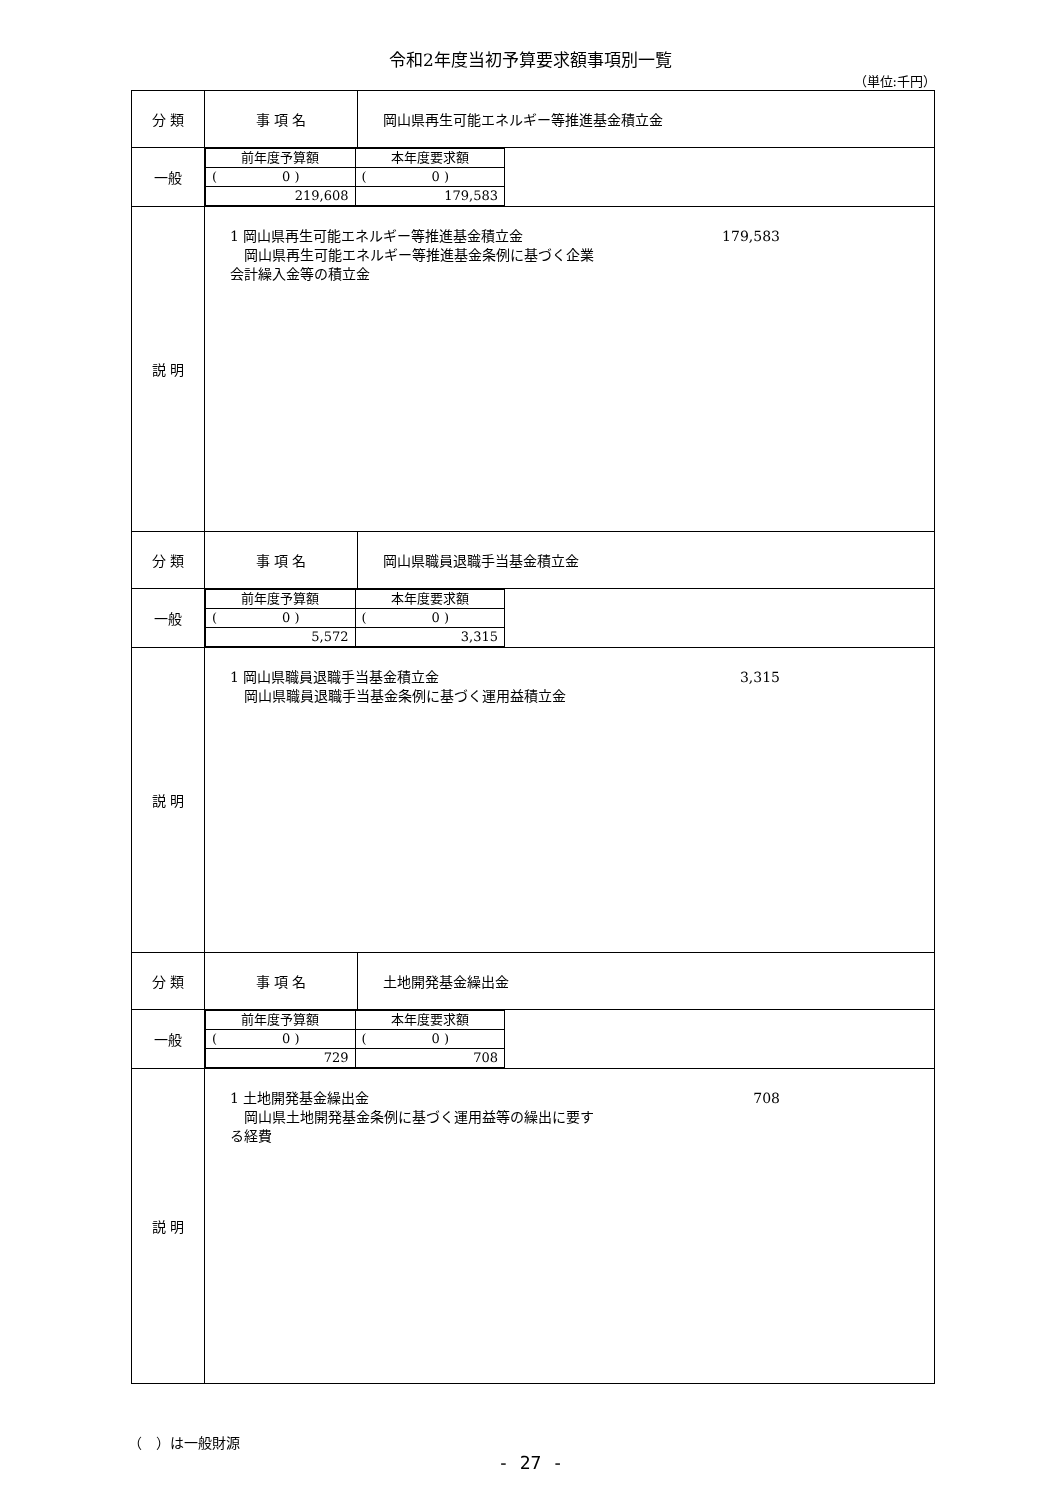令和2年度当初予算要求額事項別一覧
（単位:千円）
| 分 類 | 事 項 名 | 岡山県再生可能エネルギー等推進基金積立金 |
| 一般 | / 前年度予算額 / 本年度要求額 / / ( 0 ) / ( 0 ) / / 219,608 / 179,583 / | |
| 説 明 | 1 岡山県再生可能エネルギー等推進基金積立金 179,583 岡山県再生可能エネルギー等推進基金条例に基づく企業 会計繰入金等の積立金 | |
| 分 類 | 事 項 名 | 岡山県職員退職手当基金積立金 |
| 一般 | / 前年度予算額 / 本年度要求額 / / ( 0 ) / ( 0 ) / / 5,572 / 3,315 / | |
| 説 明 | 1 岡山県職員退職手当基金積立金 3,315 岡山県職員退職手当基金条例に基づく運用益積立金 | |
| 分 類 | 事 項 名 | 土地開発基金繰出金 |
| 一般 | / 前年度予算額 / 本年度要求額 / / ( 0 ) / ( 0 ) / / 729 / 708 / | |
| 説 明 | 1 土地開発基金繰出金 708 岡山県土地開発基金条例に基づく運用益等の繰出に要す る経費 | |
（　）は一般財源
- 27 -